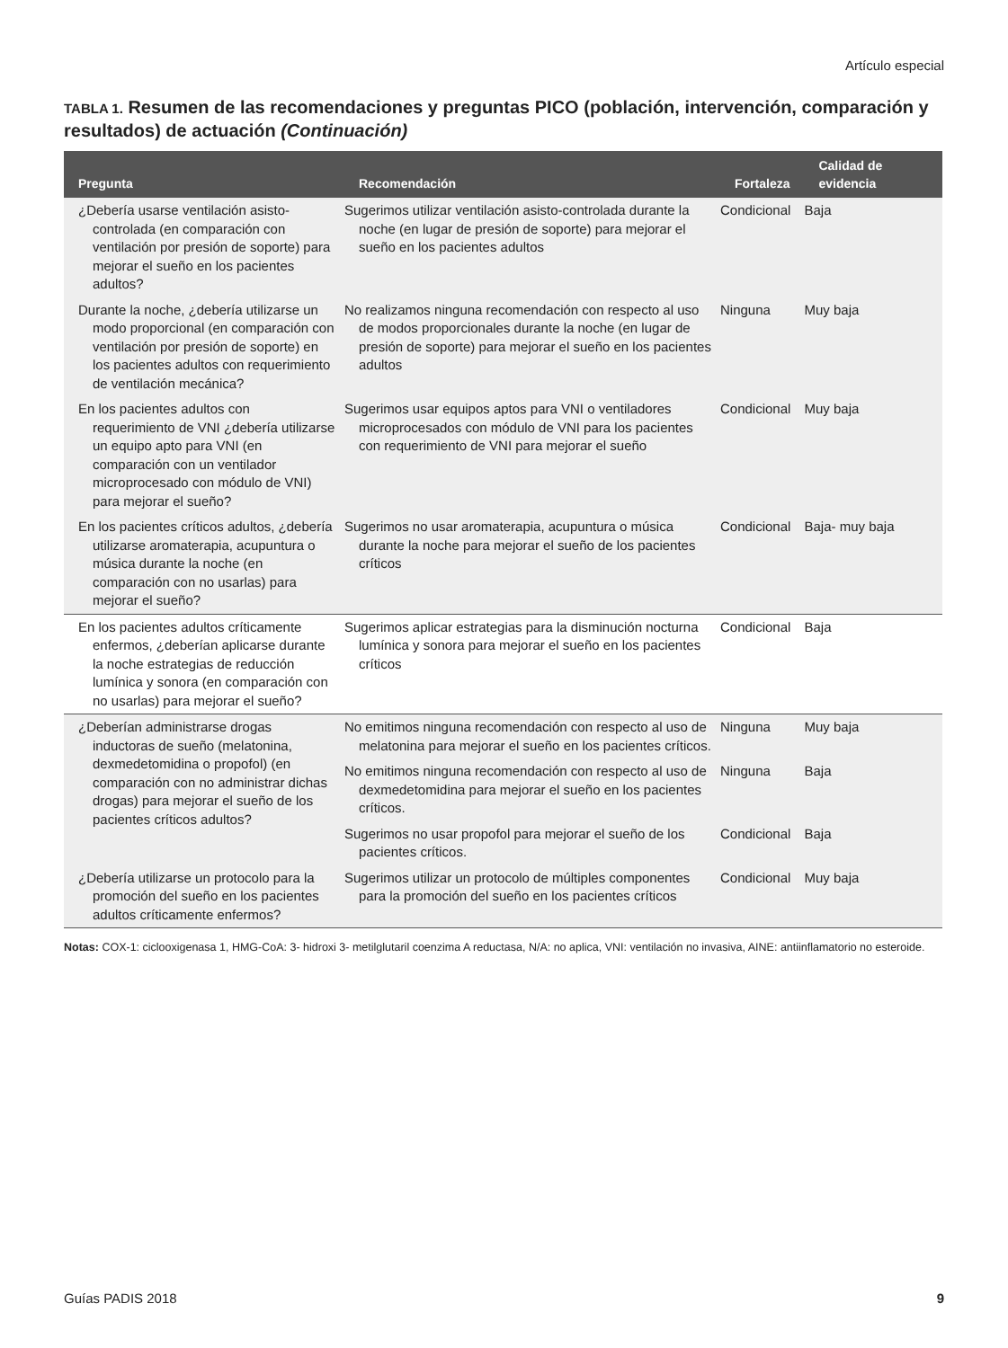Artículo especial
TABLA 1. Resumen de las recomendaciones y preguntas PICO (población, intervención, comparación y resultados) de actuación (Continuación)
| Pregunta | Recomendación | Fortaleza | Calidad de evidencia |
| --- | --- | --- | --- |
| ¿Debería usarse ventilación asisto-controlada (en comparación con ventilación por presión de soporte) para mejorar el sueño en los pacientes adultos? | Sugerimos utilizar ventilación asisto-controlada durante la noche (en lugar de presión de soporte) para mejorar el sueño en los pacientes adultos | Condicional | Baja |
| Durante la noche, ¿debería utilizarse un modo proporcional (en comparación con ventilación por presión de soporte) en los pacientes adultos con requerimiento de ventilación mecánica? | No realizamos ninguna recomendación con respecto al uso de modos proporcionales durante la noche (en lugar de presión de soporte) para mejorar el sueño en los pacientes adultos | Ninguna | Muy baja |
| En los pacientes adultos con requerimiento de VNI ¿debería utilizarse un equipo apto para VNI (en comparación con un ventilador microprocesado con módulo de VNI) para mejorar el sueño? | Sugerimos usar equipos aptos para VNI o ventiladores microprocesados con módulo de VNI para los pacientes con requerimiento de VNI para mejorar el sueño | Condicional | Muy baja |
| En los pacientes críticos adultos, ¿debería utilizarse aromaterapia, acupuntura o música durante la noche (en comparación con no usarlas) para mejorar el sueño? | Sugerimos no usar aromaterapia, acupuntura o música durante la noche para mejorar el sueño de los pacientes críticos | Condicional | Baja- muy baja |
| En los pacientes adultos críticamente enfermos, ¿deberían aplicarse durante la noche estrategias de reducción lumínica y sonora (en comparación con no usarlas) para mejorar el sueño? | Sugerimos aplicar estrategias para la disminución nocturna lumínica y sonora para mejorar el sueño en los pacientes críticos | Condicional | Baja |
| ¿Deberían administrarse drogas inductoras de sueño (melatonina, dexmedetomidina o propofol) (en comparación con no administrar dichas drogas) para mejorar el sueño de los pacientes críticos adultos? | No emitimos ninguna recomendación con respecto al uso de melatonina para mejorar el sueño en los pacientes críticos. | Ninguna | Muy baja |
| | No emitimos ninguna recomendación con respecto al uso de dexmedetomidina para mejorar el sueño en los pacientes críticos. | Ninguna | Baja |
| | Sugerimos no usar propofol para mejorar el sueño de los pacientes críticos. | Condicional | Baja |
| ¿Debería utilizarse un protocolo para la promoción del sueño en los pacientes adultos críticamente enfermos? | Sugerimos utilizar un protocolo de múltiples componentes para la promoción del sueño en los pacientes críticos | Condicional | Muy baja |
Notas: COX-1: ciclooxigenasa 1, HMG-CoA: 3- hidroxi 3- metilglutaril coenzima A reductasa, N/A: no aplica, VNI: ventilación no invasiva, AINE: antiinflamatorio no esteroide.
Guías PADIS 2018 9